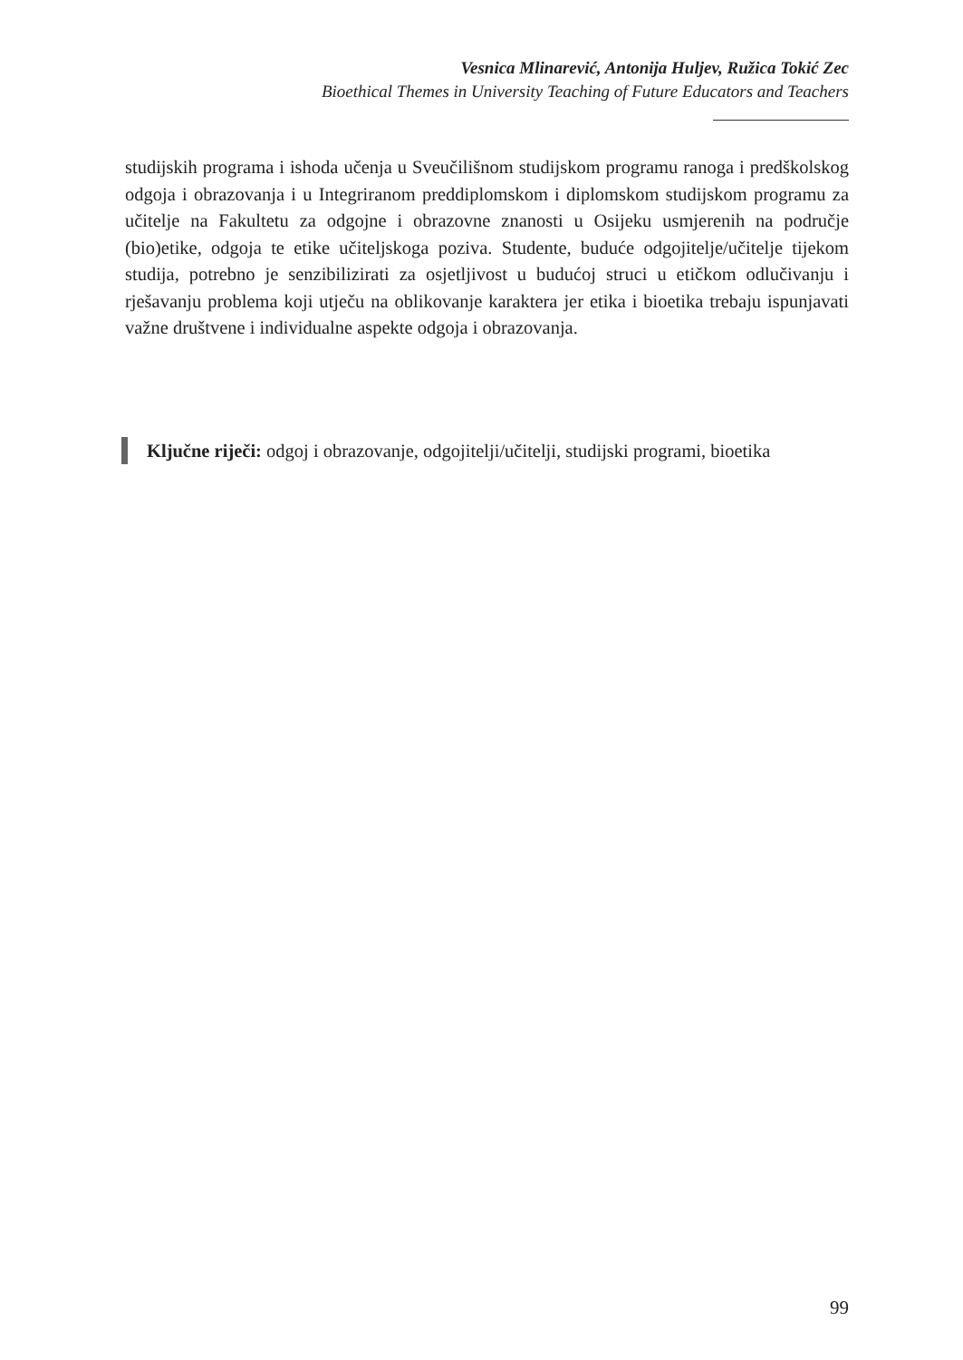Vesnica Mlinarević, Antonija Huljev, Ružica Tokić Zec
Bioethical Themes in University Teaching of Future Educators and Teachers
studijskih programa i ishoda učenja u Sveučilišnom studijskom programu ranoga i predškolskog odgoja i obrazovanja i u Integriranom preddiplomskom i diplomskom studijskom programu za učitelje na Fakultetu za odgojne i obrazovne znanosti u Osijeku usmjerenih na područje (bio)etike, odgoja te etike učiteljskoga poziva. Studente, buduće odgojitelje/učitelje tijekom studija, potrebno je senzibilizirati za osjetljivost u budućoj struci u etičkom odlučivanju i rješavanju problema koji utječu na oblikovanje karaktera jer etika i bioetika trebaju ispunjavati važne društvene i individualne aspekte odgoja i obrazovanja.
Ključne riječi: odgoj i obrazovanje, odgojitelji/učitelji, studijski programi, bioetika
99